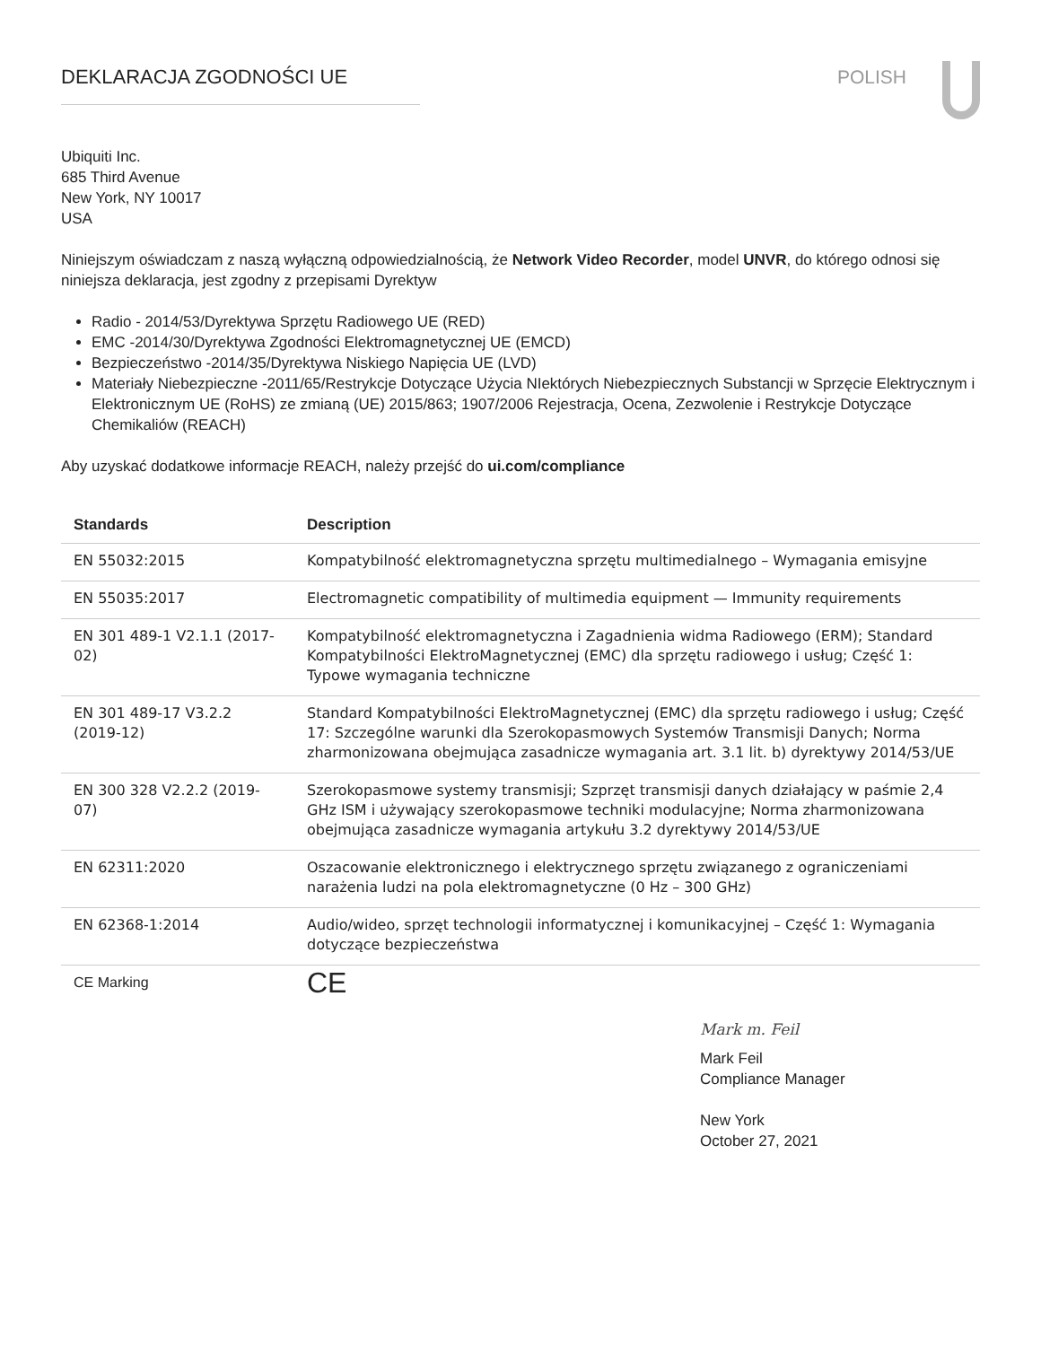DEKLARACJA ZGODNOŚCI UE POLISH
Ubiquiti Inc.
685 Third Avenue
New York, NY 10017
USA
Niniejszym oświadczam z naszą wyłączną odpowiedzialnością, że Network Video Recorder, model UNVR, do którego odnosi się niniejsza deklaracja, jest zgodny z przepisami Dyrektyw
Radio - 2014/53/Dyrektywa Sprzętu Radiowego UE (RED)
EMC -2014/30/Dyrektywa Zgodności Elektromagnetycznej UE (EMCD)
Bezpieczeństwo -2014/35/Dyrektywa Niskiego Napięcia UE (LVD)
Materiały Niebezpieczne -2011/65/Restrykcje Dotyczące Użycia NIektórych Niebezpiecznych Substancji w Sprzęcie Elektrycznym i Elektronicznym UE (RoHS) ze zmianą (UE) 2015/863; 1907/2006 Rejestracja, Ocena, Zezwolenie i Restrykcje Dotyczące Chemikaliów (REACH)
Aby uzyskać dodatkowe informacje REACH, należy przejść do ui.com/compliance
| Standards | Description |
| --- | --- |
| EN 55032:2015 | Kompatybilność elektromagnetyczna sprzętu multimedialnego – Wymagania emisyjne |
| EN 55035:2017 | Electromagnetic compatibility of multimedia equipment — Immunity requirements |
| EN 301 489-1 V2.1.1 (2017-02) | Kompatybilność elektromagnetyczna i Zagadnienia widma Radiowego (ERM); Standard Kompatybilności ElektroMagnetycznej (EMC) dla sprzętu radiowego i usług; Część 1: Typowe wymagania techniczne |
| EN 301 489-17 V3.2.2 (2019-12) | Standard Kompatybilności ElektroMagnetycznej (EMC) dla sprzętu radiowego i usług; Część 17: Szczególne warunki dla Szerokopasmowych Systemów Transmisji Danych; Norma zharmonizowana obejmująca zasadnicze wymagania art. 3.1 lit. b) dyrektywy 2014/53/UE |
| EN 300 328 V2.2.2 (2019-07) | Szerokopasmowe systemy transmisji; Szprzęt transmisji danych działający w paśmie 2,4 GHz ISM i używający szerokopasmowe techniki modulacyjne; Norma zharmonizowana obejmująca zasadnicze wymagania artykułu 3.2 dyrektywy 2014/53/UE |
| EN 62311:2020 | Oszacowanie elektronicznego i elektrycznego sprzętu związanego z ograniczeniami narażenia ludzi na pola elektromagnetyczne (0 Hz – 300 GHz) |
| EN 62368-1:2014 | Audio/wideo, sprzęt technologii informatycznej i komunikacyjnej – Część 1: Wymagania dotyczące bezpieczeństwa |
| CE Marking | CE |
Mark m. Feil
Mark Feil
Compliance Manager
New York
October 27, 2021